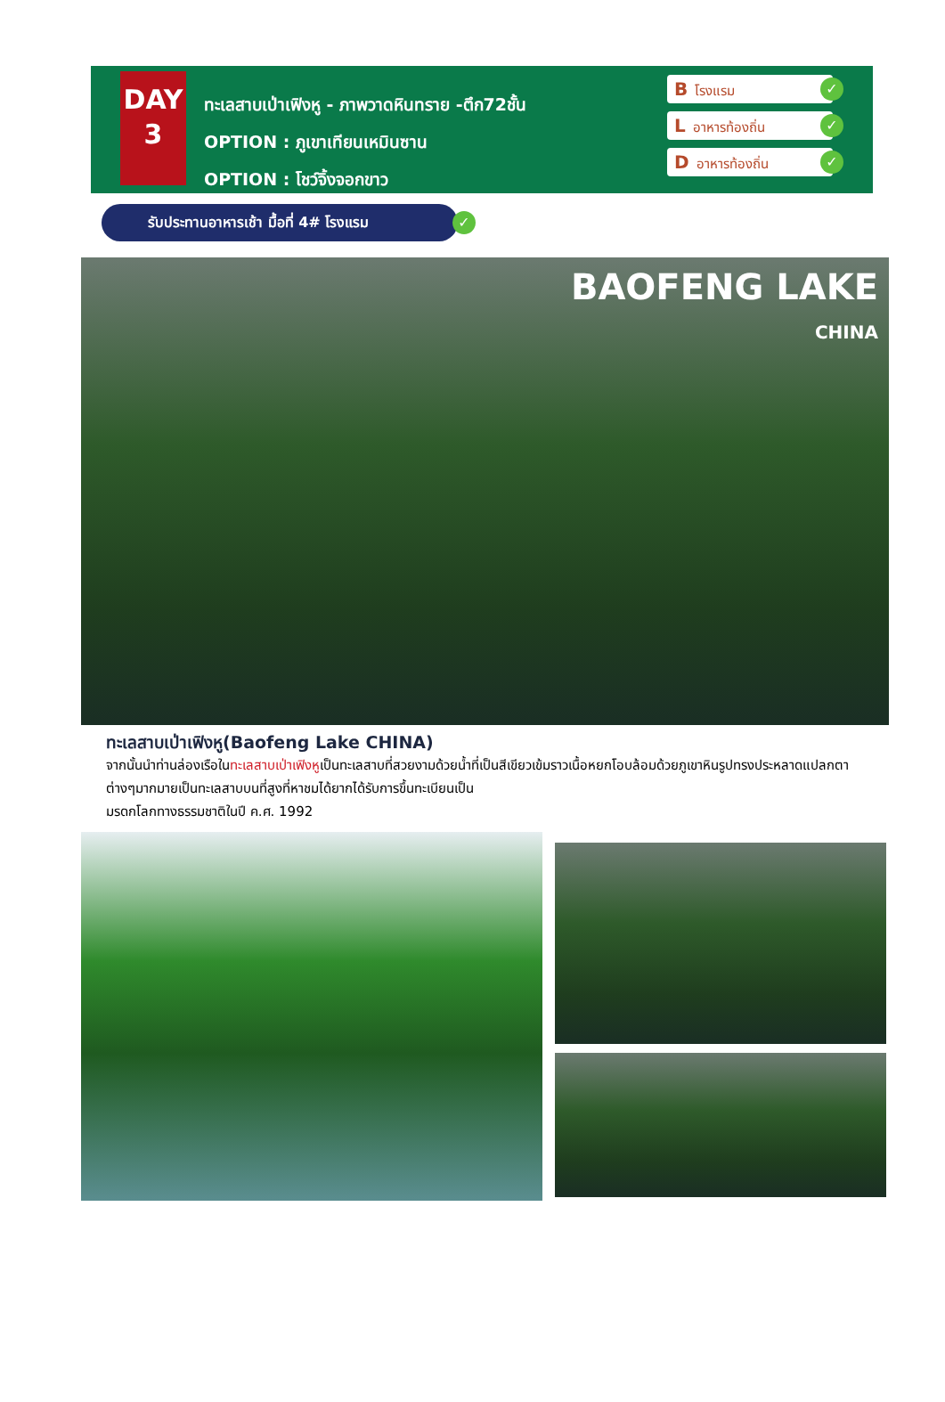DAY
3
ทะเลสาบเป่าเฟิงหู - ภาพวาดหินทราย -ตึก72ชั้น
OPTION : ภูเขาเทียนเหมินซาน
OPTION : โชว์จิ้งจอกขาว
Bโรงแรม ✓
Lอาหารท้องถิ่น ✓
Dอาหารท้องถิ่น ✓
รับประทานอาหารเช้า มื้อที่ 4# โรงแรม ✓
BAOFENG LAKE
CHINA
ทะเลสาบเป่าเฟิงหู(Baofeng Lake CHINA)
จากนั้นนำท่านล่องเรือในทะเลสาบเป่าเฟิงหูเป็นทะเลสาบที่สวยงามด้วยน้ำที่เป็นสีเขียวเข้มราวเนื้อหยกโอบล้อมด้วยภูเขาหินรูปทรงประหลาดแปลกตาต่างๆมากมายเป็นทะเลสาบบนที่สูงที่หาชมได้ยากได้รับการขึ้นทะเบียนเป็น
มรดกโลกทางธรรมชาติในปี ค.ศ. 1992